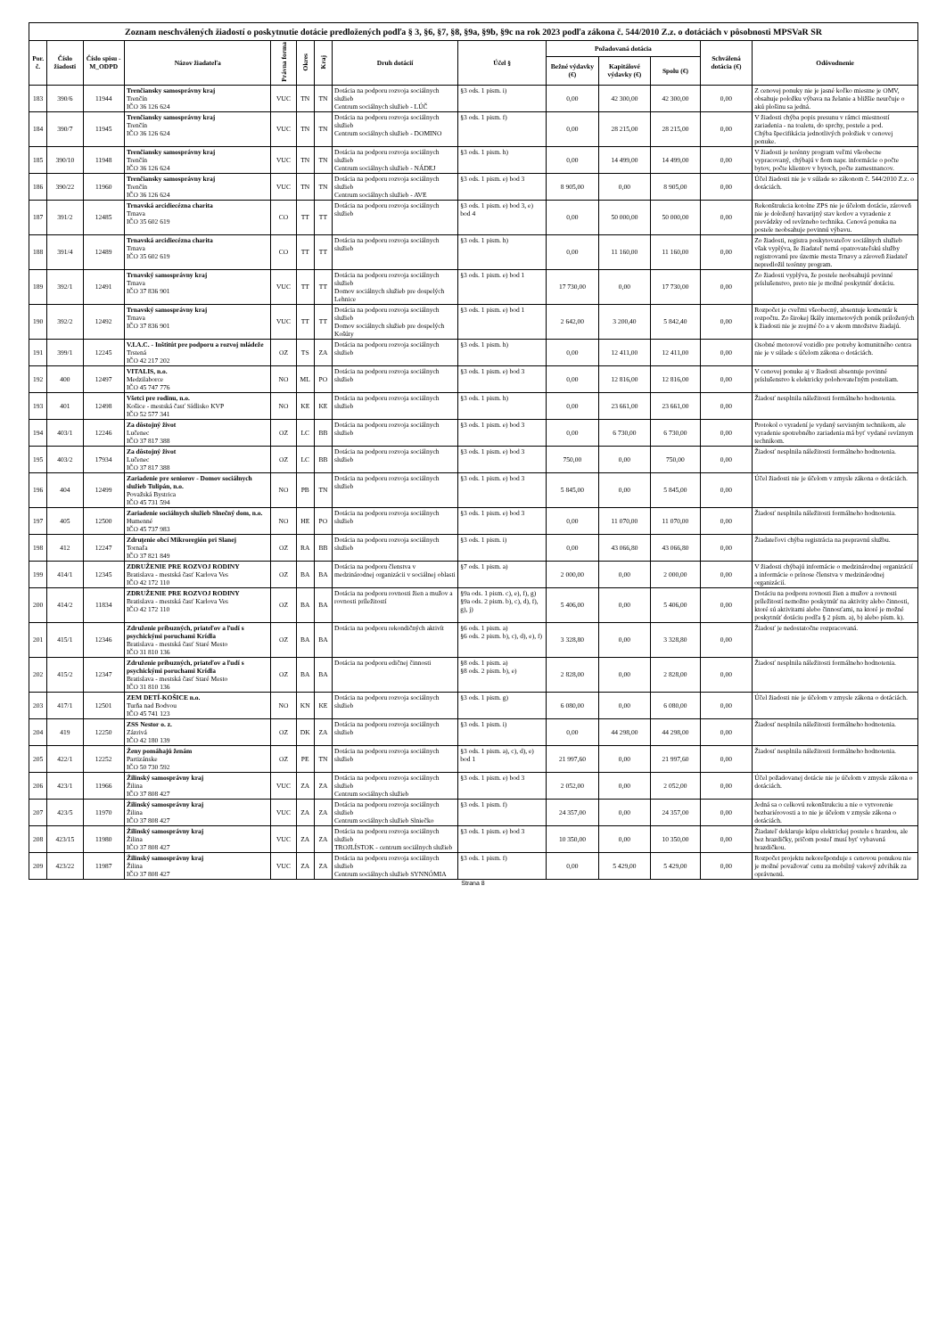| Zoznam neschválených žiadostí o poskytnutie dotácie predložených podľa § 3, §6, §7, §8, §9a, §9b, §9c na rok 2023 podľa zákona č. 544/2010 Z.z. o dotáciách v pôsobnosti MPSVaR SR | | | | | | | | | | | | | |
| --- | --- | --- | --- | --- | --- | --- | --- | --- | --- | --- | --- | --- | --- |
| Por. č. | Číslo žiadosti | Číslo spisu -M_ODPD | Názov žiadateľa | Právna forma | Okres | Kraj | Druh dotácií | Účel § | Požadovaná dotácia | | | Schválená dotácia (€) | Odôvodnenie |
| | | | | | | | | | Bežné výdavky (€) | Kapitálové výdavky (€) | Spolu (€) | | |
| 183 | 390/6 | 11944 | Trenčiansky samosprávny kraj Trenčín IČO 36 126 624 | VUC | TN | TN | Dotácia na podporu rozvoja sociálnych služieb Centrum sociálnych služieb - LÚČ | §3 ods. 1 pism. i) | 0,00 | 42 300,00 | 42 300,00 | 0,00 | Z cenovej ponuky nie je jasné koľko miestne je OMV, obsahuje položku výbava na želanie a bližšie neurčuje o akú plošinu sa jedná. |
| 184 | 390/7 | 11945 | Trenčiansky samosprávny kraj Trenčín IČO 36 126 624 | VUC | TN | TN | Dotácia na podporu rozvoja sociálnych služieb Centrum sociálnych služieb - DOMINO | §3 ods. 1 pism. f) | 0,00 | 28 215,00 | 28 215,00 | 0,00 | V žiadosti chýba popis presunu v rámci miestností zariadenia - na toaletu, do sprchy, postele a pod. Chýba špecifikácia jednotlivých položiek v cenovej ponuke. |
| 185 | 390/10 | 11948 | Trenčiansky samosprávny kraj Trenčín IČO 36 126 624 | VUC | TN | TN | Dotácia na podporu rozvoja sociálnych služieb Centrum sociálnych služieb - NÁDEJ | §3 ods. 1 pism. h) | 0,00 | 14 499,00 | 14 499,00 | 0,00 | V žiadosti je terénny program veľmi všeobecne vypracovaný, chýbajú v ňom napr. informácie o počte bytov, počte klientov v bytoch, počte zamestnancov. |
| 186 | 390/22 | 11960 | Trenčiansky samosprávny kraj Trenčín IČO 36 126 624 | VUC | TN | TN | Dotácia na podporu rozvoja sociálnych služieb Centrum sociálnych služieb - AVE | §3 ods. 1 pism. e) bod 3 | 8 905,00 | 0,00 | 8 905,00 | 0,00 | Účel žiadosti nie je v súlade so zákonom č. 544/2010 Z.z. o dotáciách. |
| 187 | 391/2 | 12485 | Trnavská arcidiecézna charita Trnava IČO 35 602 619 | CO | TT | TT | Dotácia na podporu rozvoja sociálnych služieb | §3 ods. 1 pism. e) bod 3, e) bod 4 | 0,00 | 50 000,00 | 50 000,00 | 0,00 | Rekonštrukcia kotolne ZPS nie je účelom dotácie, zároveň nie je doložený havarijný stav kotlov a vyradenie z prevádzky od revízneho technika. Cenová ponuka na postele neobsahuje povinnú výbavu. |
| 188 | 391/4 | 12489 | Trnavská arcidiecézna charita Trnava IČO 35 602 619 | CO | TT | TT | Dotácia na podporu rozvoja sociálnych služieb | §3 ods. 1 pism. h) | 0,00 | 11 160,00 | 11 160,00 | 0,00 | Zo žiadosti, registra poskytovateľov sociálnych služieb však vyplýva, že žiadateľ nemá opatrovateľskú služby registrovanú pre územie mesta Trnavy a zároveň žiadateľ nepredložil terénny program. |
| 189 | 392/1 | 12491 | Trnavský samosprávny kraj Trnava IČO 37 836 901 | VUC | TT | TT | Dotácia na podporu rozvoja sociálnych služieb Domov sociálnych služieb pre dospelých Lehnice | §3 ods. 1 pism. e) bod 1 | 17 730,00 | 0,00 | 17 730,00 | 0,00 | Zo žiadosti vyplýva, že postele neobsahujú povinné príslušenstvo, preto nie je možné poskytnúť dotáciu. |
| 190 | 392/2 | 12492 | Trnavský samosprávny kraj Trnava IČO 37 836 901 | VUC | TT | TT | Dotácia na podporu rozvoja sociálnych služieb Domov sociálnych služieb pre dospelých Košúty | §3 ods. 1 pism. e) bod 1 | 2 642,00 | 3 200,40 | 5 842,40 | 0,00 | Rozpočet je cveľmi všeobecný, absentuje komentár k rozpočtu. Zo širokej škály internetových ponúk priložených k žiadosti nie je zrejmé čo a v akom množstve žiadajú. |
| 191 | 399/1 | 12245 | V.I.A.C. - Inštitút pre podporu a rozvoj mládeže Trstená IČO 42 217 202 | OZ | TS | ZA | Dotácia na podporu rozvoja sociálnych služieb | §3 ods. 1 pism. h) | 0,00 | 12 411,00 | 12 411,00 | 0,00 | Osobné motorové vozidlo pre potreby komunitného centra nie je v súlade s účelom zákona o dotáciách. |
| 192 | 400 | 12497 | VITALIS, n.o. Medzilaborce IČO 45 747 776 | NO | ML | PO | Dotácia na podporu rozvoja sociálnych služieb | §3 ods. 1 pism. e) bod 3 | 0,00 | 12 816,00 | 12 816,00 | 0,00 | V cenovej ponuke aj v žiadosti absentuje povinné príslušenstvo k elektricky polohovateľným posteliam. |
| 193 | 401 | 12498 | Všetci pre rodinu, n.o. Košice - mestská časť Sídlisko KVP IČO 52 577 341 | NO | KE | KE | Dotácia na podporu rozvoja sociálnych služieb | §3 ods. 1 pism. h) | 0,00 | 23 661,00 | 23 661,00 | 0,00 | Žiadosť nesplnila náležitosti formálneho hodnotenia. |
| 194 | 403/1 | 12246 | Za dôstojný život Lučenec IČO 37 817 388 | OZ | LC | BB | Dotácia na podporu rozvoja sociálnych služieb | §3 ods. 1 pism. e) bod 3 | 0,00 | 6 730,00 | 6 730,00 | 0,00 | Protokol o vyradení je vydaný servisným technikom, ale vyradenie spotrebného zariadenia má byť vydané revíznym technikom. |
| 195 | 403/2 | 17934 | Za dôstojný život Lučenec IČO 37 817 388 | OZ | LC | BB | Dotácia na podporu rozvoja sociálnych služieb | §3 ods. 1 pism. e) bod 3 | 750,00 | 0,00 | 750,00 | 0,00 | Žiadosť nesplnila náležitosti formálneho hodnotenia. |
| 196 | 404 | 12499 | Zariadenie pre seniorov - Domov sociálnych služieb Tulipán, n.o. Považská Bystrica IČO 45 731 594 | NO | PB | TN | Dotácia na podporu rozvoja sociálnych služieb | §3 ods. 1 pism. e) bod 3 | 5 845,00 | 0,00 | 5 845,00 | 0,00 | Účel žiadosti nie je účelom v zmysle zákona o dotáciách. |
| 197 | 405 | 12500 | Zariadenie sociálnych služieb Slnečný dom, n.o. Humenné IČO 45 737 983 | NO | HE | PO | Dotácia na podporu rozvoja sociálnych služieb | §3 ods. 1 pism. e) bod 3 | 0,00 | 11 070,00 | 11 070,00 | 0,00 | Žiadosť nesplnila náležitosti formálneho hodnotenia. |
| 198 | 412 | 12247 | Zdruţenie obcí Mikroregión pri Slanej Tornaľa IČO 37 821 849 | OZ | RA | BB | Dotácia na podporu rozvoja sociálnych služieb | §3 ods. 1 pism. i) | 0,00 | 43 066,80 | 43 066,80 | 0,00 | Žiadateľovi chýba registrácia na prepravnú službu. |
| 199 | 414/1 | 12345 | ZDRUŽENIE PRE ROZVOJ RODINY Bratislava - mestská časť Karlova Ves IČO 42 172 110 | OZ | BA | BA | Dotácia na podporu členstva v medzinárodnej organizácii v sociálnej oblasti | §7 ods. 1 pism. a) | 2 000,00 | 0,00 | 2 000,00 | 0,00 | V žiadosti chýbajú informácie o medzinárodnej organizácií a informácie o prínose členstva v medzinárodnej organizácií. |
| 200 | 414/2 | 11834 | ZDRUŽENIE PRE ROZVOJ RODINY Bratislava - mestská časť Karlova Ves IČO 42 172 110 | OZ | BA | BA | Dotácia na podporu rovnosti žien a mužov a rovnosti príležitostí | §9a ods. 1 pism. c), e), f), g) §9a ods. 2 pism. b), c), d), f), g), j) | 5 406,00 | 0,00 | 5 406,00 | 0,00 | Dotáciu na podporu rovnosti žien a mužov a rovnosti príležitostí nemožno poskytnúť na aktivity alebo činnosti, ktoré sú aktivitami alebo činnosťami, na ktoré je možné poskytnúť dotáciu podľa § 2 písm. a), b) alebo písm. k). |
| 201 | 415/1 | 12346 | Združenie príbuzných, priateľov a ľudí s psychickými poruchami Krídla Bratislava - mestská časť Staré Mesto IČO 31 810 136 | OZ | BA | BA | Dotácia na podporu rekondičných aktivít | §6 ods. 1 pism. a) §6 ods. 2 pism. b), c), d), e), f) | 3 328,80 | 0,00 | 3 328,80 | 0,00 | Žiadosť je nedostatočne rozpracovaná. |
| 202 | 415/2 | 12347 | Združenie príbuzných, priateľov a ľudí s psychickými poruchami Krídla Bratislava - mestská časť Staré Mesto IČO 31 810 136 | OZ | BA | BA | Dotácia na podporu edičnej činnosti | §8 ods. 1 pism. a) §8 ods. 2 pism. b), e) | 2 828,00 | 0,00 | 2 828,00 | 0,00 | Žiadosť nesplnila náležitosti formálneho hodnotenia. |
| 203 | 417/1 | 12501 | ZEM DETÍ-KOŠICE n.o. Turňa nad Bodvou IČO 45 741 123 | NO | KN | KE | Dotácia na podporu rozvoja sociálnych služieb | §3 ods. 1 pism. g) | 6 080,00 | 0,00 | 6 080,00 | 0,00 | Účel žiadosti nie je účelom v zmysle zákona o dotáciách. |
| 204 | 419 | 12250 | ZSS Nestor o. z. Zázrivá IČO 42 180 139 | OZ | DK | ZA | Dotácia na podporu rozvoja sociálnych služieb | §3 ods. 1 pism. i) | 0,00 | 44 298,00 | 44 298,00 | 0,00 | Žiadosť nesplnila náležitosti formálneho hodnotenia. |
| 205 | 422/1 | 12252 | Ženy pomáhajú ženám Partizánske IČO 50 730 592 | OZ | PE | TN | Dotácia na podporu rozvoja sociálnych služieb | §3 ods. 1 pism. a), c), d), e) bod 1 | 21 997,60 | 0,00 | 21 997,60 | 0,00 | Žiadosť nesplnila náležitosti formálneho hodnotenia. |
| 206 | 423/1 | 11966 | Žilinský samosprávny kraj Žilina IČO 37 808 427 | VUC | ZA | ZA | Dotácia na podporu rozvoja sociálnych služieb Centrum sociálnych služieb | §3 ods. 1 pism. e) bod 3 | 2 052,00 | 0,00 | 2 052,00 | 0,00 | Účel požadovanej dotácie nie je účelom v zmysle zákona o dotáciách. |
| 207 | 423/5 | 11970 | Žilinský samosprávny kraj Žilina IČO 37 808 427 | VUC | ZA | ZA | Dotácia na podporu rozvoja sociálnych služieb Centrum sociálnych služieb Slniečko | §3 ods. 1 pism. f) | 24 357,00 | 0,00 | 24 357,00 | 0,00 | Jedná sa o celkovú rekonštrukciu a nie o vytvorenie bezbariérovosti a to nie je účelom v zmysle zákona o dotáciách. |
| 208 | 423/15 | 11980 | Žilinský samosprávny kraj Žilina IČO 37 808 427 | VUC | ZA | ZA | Dotácia na podporu rozvoja sociálnych služieb TROJLÍSTOK - centrum sociálnych služieb | §3 ods. 1 pism. e) bod 3 | 10 350,00 | 0,00 | 10 350,00 | 0,00 | Žiadateľ deklaruje kúpu elektrickej postele s hrazdou, ale bez hrazdičky, pričom posteľ musí byť vybavená hrazdičkou. |
| 209 | 423/22 | 11987 | Žilinský samosprávny kraj Žilina IČO 37 808 427 | VUC | ZA | ZA | Dotácia na podporu rozvoja sociálnych služieb Centrum sociálnych služieb SYNNÓMIA | §3 ods. 1 pism. f) | 0,00 | 5 429,00 | 5 429,00 | 0,00 | Rozpočet projektu nekorešponduje s cenovou ponukou nie je možné považovať cenu za mobilný vakový zdvihák za oprávnenú. |
Strana 8